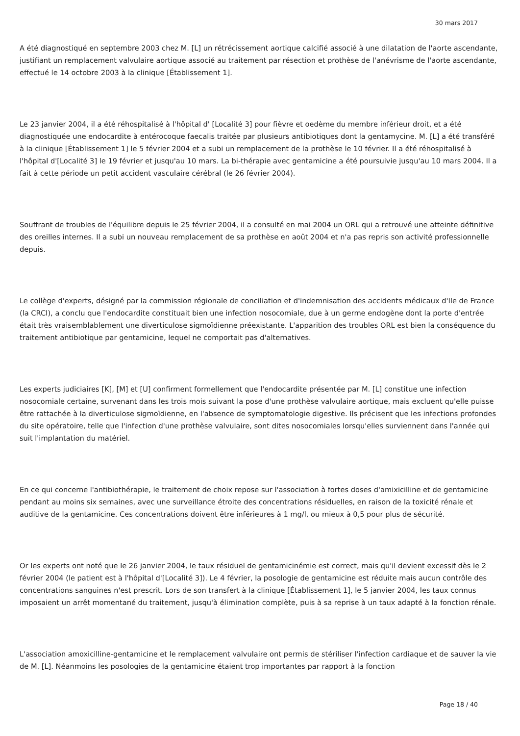30 mars 2017
A été diagnostiqué en septembre 2003 chez M. [L] un rétrécissement aortique calcifié associé à une dilatation de l'aorte ascendante, justifiant un remplacement valvulaire aortique associé au traitement par résection et prothèse de l'anévrisme de l'aorte ascendante, effectué le 14 octobre 2003 à la clinique [Établissement 1].
Le 23 janvier 2004, il a été réhospitalisé à l'hôpital d' [Localité 3] pour fièvre et oedème du membre inférieur droit, et a été diagnostiquée une endocardite à entérocoque faecalis traitée par plusieurs antibiotiques dont la gentamycine. M. [L] a été transféré à la clinique [Établissement 1] le 5 février 2004 et a subi un remplacement de la prothèse le 10 février. Il a été réhospitalisé à l'hôpital d'[Localité 3] le 19 février et jusqu'au 10 mars. La bi-thérapie avec gentamicine a été poursuivie jusqu'au 10 mars 2004. Il a fait à cette période un petit accident vasculaire cérébral (le 26 février 2004).
Souffrant de troubles de l'équilibre depuis le 25 février 2004, il a consulté en mai 2004 un ORL qui a retrouvé une atteinte définitive des oreilles internes. Il a subi un nouveau remplacement de sa prothèse en août 2004 et n'a pas repris son activité professionnelle depuis.
Le collège d'experts, désigné par la commission régionale de conciliation et d'indemnisation des accidents médicaux d'Ile de France (la CRCI), a conclu que l'endocardite constituait bien une infection nosocomiale, due à un germe endogène dont la porte d'entrée était très vraisemblablement une diverticulose sigmoïdienne préexistante. L'apparition des troubles ORL est bien la conséquence du traitement antibiotique par gentamicine, lequel ne comportait pas d'alternatives.
Les experts judiciaires [K], [M] et [U] confirment formellement que l'endocardite présentée par M. [L] constitue une infection nosocomiale certaine, survenant dans les trois mois suivant la pose d'une prothèse valvulaire aortique, mais excluent qu'elle puisse être rattachée à la diverticulose sigmoïdienne, en l'absence de symptomatologie digestive. Ils précisent que les infections profondes du site opératoire, telle que l'infection d'une prothèse valvulaire, sont dites nosocomiales lorsqu'elles surviennent dans l'année qui suit l'implantation du matériel.
En ce qui concerne l'antibiothérapie, le traitement de choix repose sur l'association à fortes doses d'amixicilline et de gentamicine pendant au moins six semaines, avec une surveillance étroite des concentrations résiduelles, en raison de la toxicité rénale et auditive de la gentamicine. Ces concentrations doivent être inférieures à 1 mg/l, ou mieux à 0,5 pour plus de sécurité.
Or les experts ont noté que le 26 janvier 2004, le taux résiduel de gentamicinémie est correct, mais qu'il devient excessif dès le 2 février 2004 (le patient est à l'hôpital d'[Localité 3]). Le 4 février, la posologie de gentamicine est réduite mais aucun contrôle des concentrations sanguines n'est prescrit. Lors de son transfert à la clinique [Établissement 1], le 5 janvier 2004, les taux connus imposaient un arrêt momentané du traitement, jusqu'à élimination complète, puis à sa reprise à un taux adapté à la fonction rénale.
L'association amoxicilline-gentamicine et le remplacement valvulaire ont permis de stériliser l'infection cardiaque et de sauver la vie de M. [L]. Néanmoins les posologies de la gentamicine étaient trop importantes par rapport à la fonction
Page 18 / 40